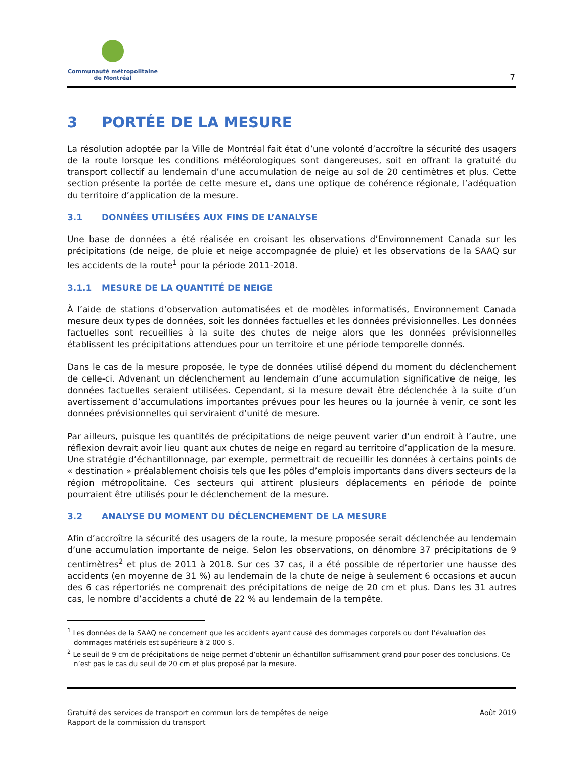Communauté métropolitaine
de Montréal
7
3 PORTÉE DE LA MESURE
La résolution adoptée par la Ville de Montréal fait état d’une volonté d’accroître la sécurité des usagers de la route lorsque les conditions météorologiques sont dangereuses, soit en offrant la gratuité du transport collectif au lendemain d’une accumulation de neige au sol de 20 centimètres et plus. Cette section présente la portée de cette mesure et, dans une optique de cohérence régionale, l’adéquation du territoire d’application de la mesure.
3.1 DONNÉES UTILISÉES AUX FINS DE L’ANALYSE
Une base de données a été réalisée en croisant les observations d’Environnement Canada sur les précipitations (de neige, de pluie et neige accompagnée de pluie) et les observations de la SAAQ sur les accidents de la route<sup>1</sup> pour la période 2011-2018.
3.1.1 MESURE DE LA QUANTITÉ DE NEIGE
À l’aide de stations d’observation automatisées et de modèles informatisés, Environnement Canada mesure deux types de données, soit les données factuelles et les données prévisionnelles. Les données factuelles sont recueillies à la suite des chutes de neige alors que les données prévisionnelles établissent les précipitations attendues pour un territoire et une période temporelle donnés.
Dans le cas de la mesure proposée, le type de données utilisé dépend du moment du déclenchement de celle-ci. Advenant un déclenchement au lendemain d’une accumulation significative de neige, les données factuelles seraient utilisées. Cependant, si la mesure devait être déclenchée à la suite d’un avertissement d’accumulations importantes prévues pour les heures ou la journée à venir, ce sont les données prévisionnelles qui serviraient d’unité de mesure.
Par ailleurs, puisque les quantités de précipitations de neige peuvent varier d’un endroit à l’autre, une réflexion devrait avoir lieu quant aux chutes de neige en regard au territoire d’application de la mesure. Une stratégie d’échantillonnage, par exemple, permettrait de recueillir les données à certains points de « destination » préalablement choisis tels que les pôles d’emplois importants dans divers secteurs de la région métropolitaine. Ces secteurs qui attirent plusieurs déplacements en période de pointe pourraient être utilisés pour le déclenchement de la mesure.
3.2 ANALYSE DU MOMENT DU DÉCLENCHEMENT DE LA MESURE
Afin d’accroître la sécurité des usagers de la route, la mesure proposée serait déclenchée au lendemain d’une accumulation importante de neige. Selon les observations, on dénombre 37 précipitations de 9 centimètres<sup>2</sup> et plus de 2011 à 2018. Sur ces 37 cas, il a été possible de répertorier une hausse des accidents (en moyenne de 31 %) au lendemain de la chute de neige à seulement 6 occasions et aucun des 6 cas répertoriés ne comprenait des précipitations de neige de 20 cm et plus. Dans les 31 autres cas, le nombre d’accidents a chuté de 22 % au lendemain de la tempête.
<sup>1</sup> Les données de la SAAQ ne concernent que les accidents ayant causé des dommages corporels ou dont l’évaluation des dommages matériels est supérieure à 2 000 $.
<sup>2</sup> Le seuil de 9 cm de précipitations de neige permet d’obtenir un échantillon suffisamment grand pour poser des conclusions. Ce n’est pas le cas du seuil de 20 cm et plus proposé par la mesure.
Gratuité des services de transport en commun lors de tempêtes de neige
Rapport de la commission du transport
Août 2019